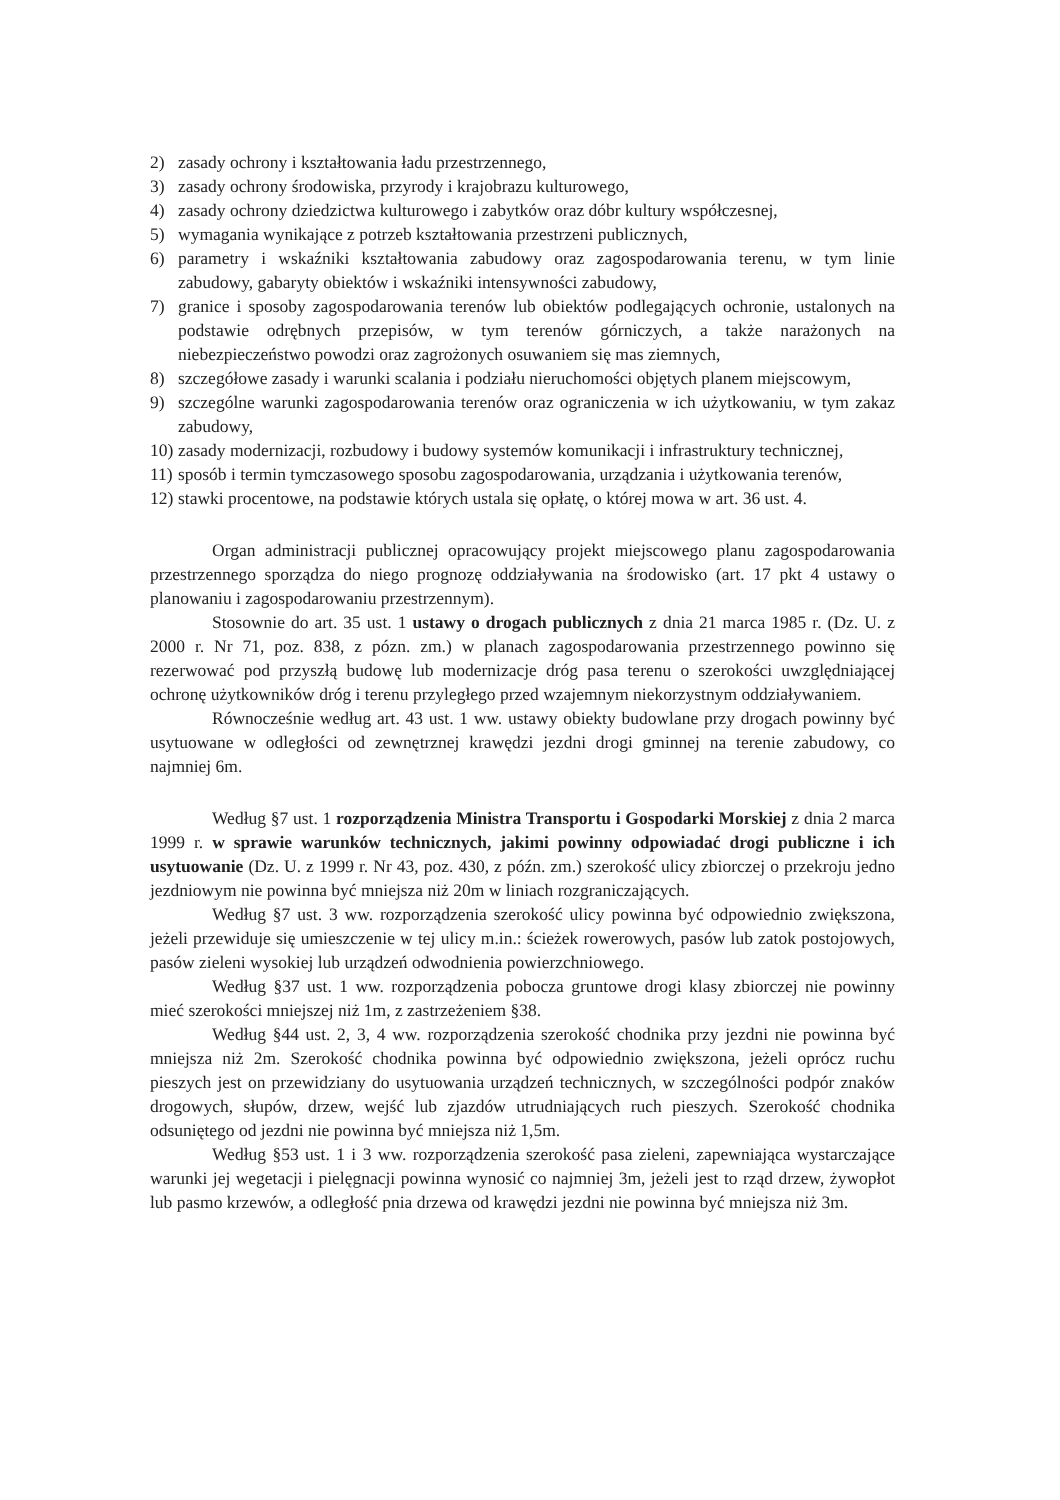2) zasady ochrony i kształtowania ładu przestrzennego,
3) zasady ochrony środowiska, przyrody i krajobrazu kulturowego,
4) zasady ochrony dziedzictwa kulturowego i zabytków oraz dóbr kultury współczesnej,
5) wymagania wynikające z potrzeb kształtowania przestrzeni publicznych,
6) parametry i wskaźniki kształtowania zabudowy oraz zagospodarowania terenu, w tym linie zabudowy, gabaryty obiektów i wskaźniki intensywności zabudowy,
7) granice i sposoby zagospodarowania terenów lub obiektów podlegających ochronie, ustalonych na podstawie odrębnych przepisów, w tym terenów górniczych, a także narażonych na niebezpieczeństwo powodzi oraz zagrożonych osuwaniem się mas ziemnych,
8) szczegółowe zasady i warunki scalania i podziału nieruchomości objętych planem miejscowym,
9) szczególne warunki zagospodarowania terenów oraz ograniczenia w ich użytkowaniu, w tym zakaz zabudowy,
10) zasady modernizacji, rozbudowy i budowy systemów komunikacji i infrastruktury technicznej,
11) sposób i termin tymczasowego sposobu zagospodarowania, urządzania i użytkowania terenów,
12) stawki procentowe, na podstawie których ustala się opłatę, o której mowa w art. 36 ust. 4.
Organ administracji publicznej opracowujący projekt miejscowego planu zagospodarowania przestrzennego sporządza do niego prognozę oddziaływania na środowisko (art. 17 pkt 4 ustawy o planowaniu i zagospodarowaniu przestrzennym).
Stosownie do art. 35 ust. 1 ustawy o drogach publicznych z dnia 21 marca 1985 r. (Dz. U. z 2000 r. Nr 71, poz. 838, z pózn. zm.) w planach zagospodarowania przestrzennego powinno się rezerwować pod przyszłą budowę lub modernizacje dróg pasa terenu o szerokości uwzględniającej ochronę użytkowników dróg i terenu przyległego przed wzajemnym niekorzystnym oddziaływaniem.
Równocześnie według art. 43 ust. 1 ww. ustawy obiekty budowlane przy drogach powinny być usytuowane w odległości od zewnętrznej krawędzi jezdni drogi gminnej na terenie zabudowy, co najmniej 6m.
Według §7 ust. 1 rozporządzenia Ministra Transportu i Gospodarki Morskiej z dnia 2 marca 1999 r. w sprawie warunków technicznych, jakimi powinny odpowiadać drogi publiczne i ich usytuowanie (Dz. U. z 1999 r. Nr 43, poz. 430, z późn. zm.) szerokość ulicy zbiorczej o przekroju jedno jezdniowym nie powinna być mniejsza niż 20m w liniach rozgraniczających.
Według §7 ust. 3 ww. rozporządzenia szerokość ulicy powinna być odpowiednio zwiększona, jeżeli przewiduje się umieszczenie w tej ulicy m.in.: ścieżek rowerowych, pasów lub zatok postojowych, pasów zieleni wysokiej lub urządzeń odwodnienia powierzchniowego.
Według §37 ust. 1 ww. rozporządzenia pobocza gruntowe drogi klasy zbiorczej nie powinny mieć szerokości mniejszej niż 1m, z zastrzeżeniem §38.
Według §44 ust. 2, 3, 4 ww. rozporządzenia szerokość chodnika przy jezdni nie powinna być mniejsza niż 2m. Szerokość chodnika powinna być odpowiednio zwiększona, jeżeli oprócz ruchu pieszych jest on przewidziany do usytuowania urządzeń technicznych, w szczególności podpór znaków drogowych, słupów, drzew, wejść lub zjazdów utrudniających ruch pieszych. Szerokość chodnika odsuniętego od jezdni nie powinna być mniejsza niż 1,5m.
Według §53 ust. 1 i 3 ww. rozporządzenia szerokość pasa zieleni, zapewniająca wystarczające warunki jej wegetacji i pielęgnacji powinna wynosić co najmniej 3m, jeżeli jest to rząd drzew, żywopłot lub pasmo krzewów, a odległość pnia drzewa od krawędzi jezdni nie powinna być mniejsza niż 3m.